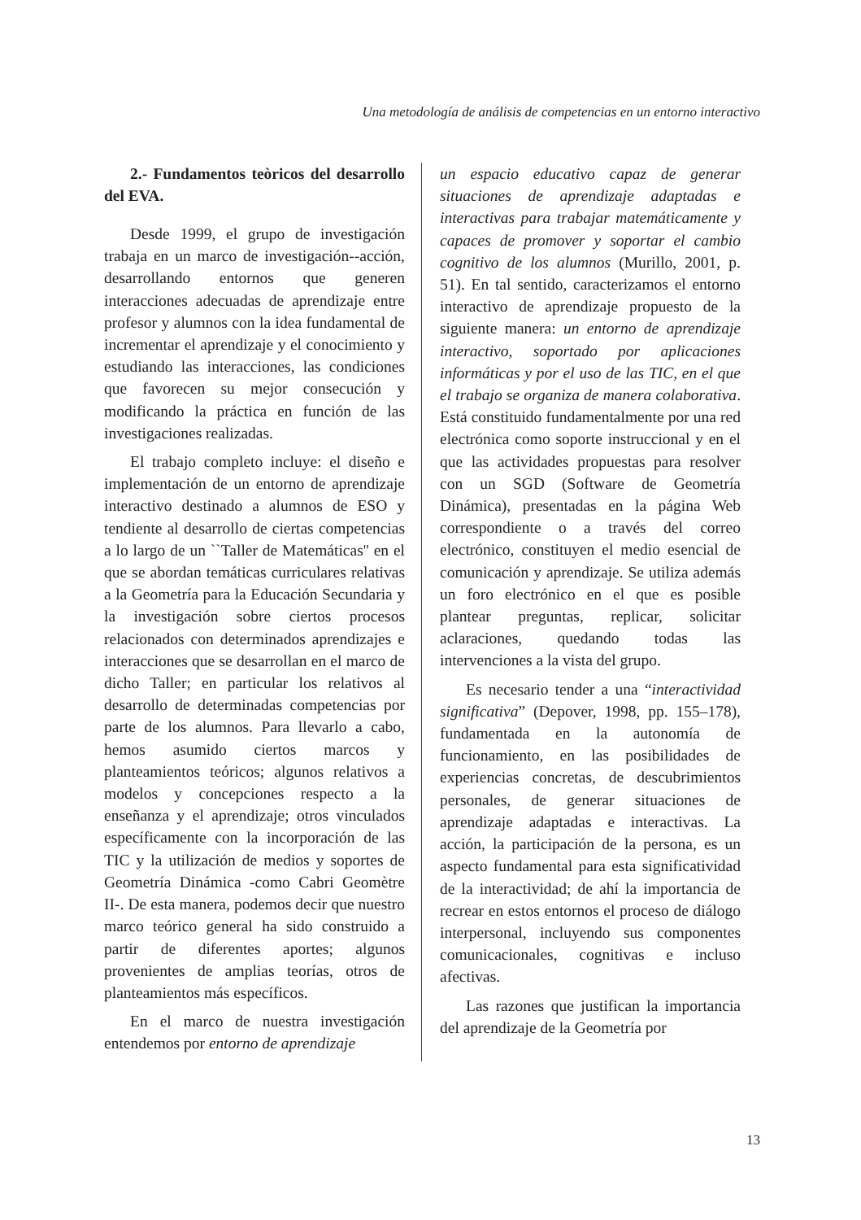Una metodología de análisis de competencias en un entorno interactivo
2.- Fundamentos teòricos del desarrollo del EVA.
Desde 1999, el grupo de investigación trabaja en un marco de investigación--acción, desarrollando entornos que generen interacciones adecuadas de aprendizaje entre profesor y alumnos con la idea fundamental de incrementar el aprendizaje y el conocimiento y estudiando las interacciones, las condiciones que favorecen su mejor consecución y modificando la práctica en función de las investigaciones realizadas.
El trabajo completo incluye: el diseño e implementación de un entorno de aprendizaje interactivo destinado a alumnos de ESO y tendiente al desarrollo de ciertas competencias a lo largo de un ``Taller de Matemáticas'' en el que se abordan temáticas curriculares relativas a la Geometría para la Educación Secundaria y la investigación sobre ciertos procesos relacionados con determinados aprendizajes e interacciones que se desarrollan en el marco de dicho Taller; en particular los relativos al desarrollo de determinadas competencias por parte de los alumnos. Para llevarlo a cabo, hemos asumido ciertos marcos y planteamientos teóricos; algunos relativos a modelos y concepciones respecto a la enseñanza y el aprendizaje; otros vinculados específicamente con la incorporación de las TIC y la utilización de medios y soportes de Geometría Dinámica -como Cabri Geomètre II-. De esta manera, podemos decir que nuestro marco teórico general ha sido construido a partir de diferentes aportes; algunos provenientes de amplias teorías, otros de planteamientos más específicos.
En el marco de nuestra investigación entendemos por entorno de aprendizaje
un espacio educativo capaz de generar situaciones de aprendizaje adaptadas e interactivas para trabajar matemáticamente y capaces de promover y soportar el cambio cognitivo de los alumnos (Murillo, 2001, p. 51). En tal sentido, caracterizamos el entorno interactivo de aprendizaje propuesto de la siguiente manera: un entorno de aprendizaje interactivo, soportado por aplicaciones informáticas y por el uso de las TIC, en el que el trabajo se organiza de manera colaborativa. Está constituido fundamentalmente por una red electrónica como soporte instruccional y en el que las actividades propuestas para resolver con un SGD (Software de Geometría Dinámica), presentadas en la página Web correspondiente o a través del correo electrónico, constituyen el medio esencial de comunicación y aprendizaje. Se utiliza además un foro electrónico en el que es posible plantear preguntas, replicar, solicitar aclaraciones, quedando todas las intervenciones a la vista del grupo.
Es necesario tender a una “interactividad significativa” (Depover, 1998, pp. 155–178), fundamentada en la autonomía de funcionamiento, en las posibilidades de experiencias concretas, de descubrimientos personales, de generar situaciones de aprendizaje adaptadas e interactivas. La acción, la participación de la persona, es un aspecto fundamental para esta significatividad de la interactividad; de ahí la importancia de recrear en estos entornos el proceso de diálogo interpersonal, incluyendo sus componentes comunicacionales, cognitivas e incluso afectivas.
Las razones que justifican la importancia del aprendizaje de la Geometría por
13